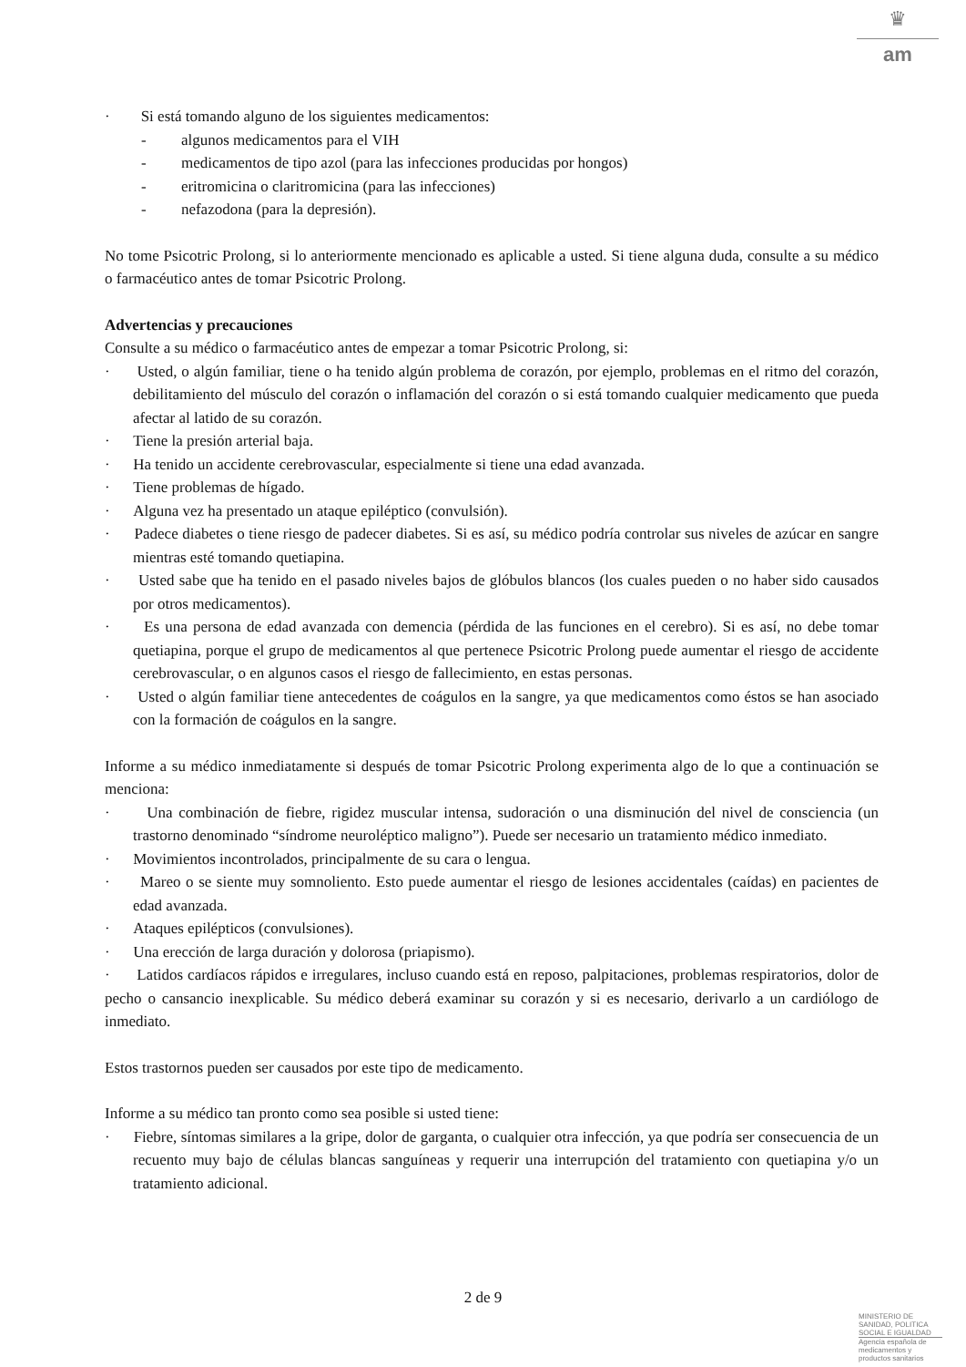♛
am
· Si está tomando alguno de los siguientes medicamentos:
- algunos medicamentos para el VIH
- medicamentos de tipo azol (para las infecciones producidas por hongos)
- eritromicina o claritromicina (para las infecciones)
- nefazodona (para la depresión).
No tome Psicotric Prolong, si lo anteriormente mencionado es aplicable a usted. Si tiene alguna duda, consulte a su médico o farmacéutico antes de tomar Psicotric Prolong.
Advertencias y precauciones
Consulte a su médico o farmacéutico antes de empezar a tomar Psicotric Prolong, si:
· Usted, o algún familiar, tiene o ha tenido algún problema de corazón, por ejemplo, problemas en el ritmo del corazón, debilitamiento del músculo del corazón o inflamación del corazón o si está tomando cualquier medicamento que pueda afectar al latido de su corazón.
· Tiene la presión arterial baja.
· Ha tenido un accidente cerebrovascular, especialmente si tiene una edad avanzada.
· Tiene problemas de hígado.
· Alguna vez ha presentado un ataque epiléptico (convulsión).
· Padece diabetes o tiene riesgo de padecer diabetes. Si es así, su médico podría controlar sus niveles de azúcar en sangre mientras esté tomando quetiapina.
· Usted sabe que ha tenido en el pasado niveles bajos de glóbulos blancos (los cuales pueden o no haber sido causados por otros medicamentos).
· Es una persona de edad avanzada con demencia (pérdida de las funciones en el cerebro). Si es así, no debe tomar quetiapina, porque el grupo de medicamentos al que pertenece Psicotric Prolong puede aumentar el riesgo de accidente cerebrovascular, o en algunos casos el riesgo de fallecimiento, en estas personas.
· Usted o algún familiar tiene antecedentes de coágulos en la sangre, ya que medicamentos como éstos se han asociado con la formación de coágulos en la sangre.
Informe a su médico inmediatamente si después de tomar Psicotric Prolong experimenta algo de lo que a continuación se menciona:
· Una combinación de fiebre, rigidez muscular intensa, sudoración o una disminución del nivel de consciencia (un trastorno denominado “síndrome neuroléptico maligno”). Puede ser necesario un tratamiento médico inmediato.
· Movimientos incontrolados, principalmente de su cara o lengua.
· Mareo o se siente muy somnoliento. Esto puede aumentar el riesgo de lesiones accidentales (caídas) en pacientes de edad avanzada.
· Ataques epilépticos (convulsiones).
· Una erección de larga duración y dolorosa (priapismo).
· Latidos cardíacos rápidos e irregulares, incluso cuando está en reposo, palpitaciones, problemas respiratorios, dolor de pecho o cansancio inexplicable. Su médico deberá examinar su corazón y si es necesario, derivarlo a un cardiólogo de inmediato.
Estos trastornos pueden ser causados por este tipo de medicamento.
Informe a su médico tan pronto como sea posible si usted tiene:
· Fiebre, síntomas similares a la gripe, dolor de garganta, o cualquier otra infección, ya que podría ser consecuencia de un recuento muy bajo de células blancas sanguíneas y requerir una interrupción del tratamiento con quetiapina y/o un tratamiento adicional.
2 de 9
MINISTERIO DE
SANIDAD, POLITICA
SOCIAL E IGUALDAD
Agencia española de
medicamentos y
productos sanitarios